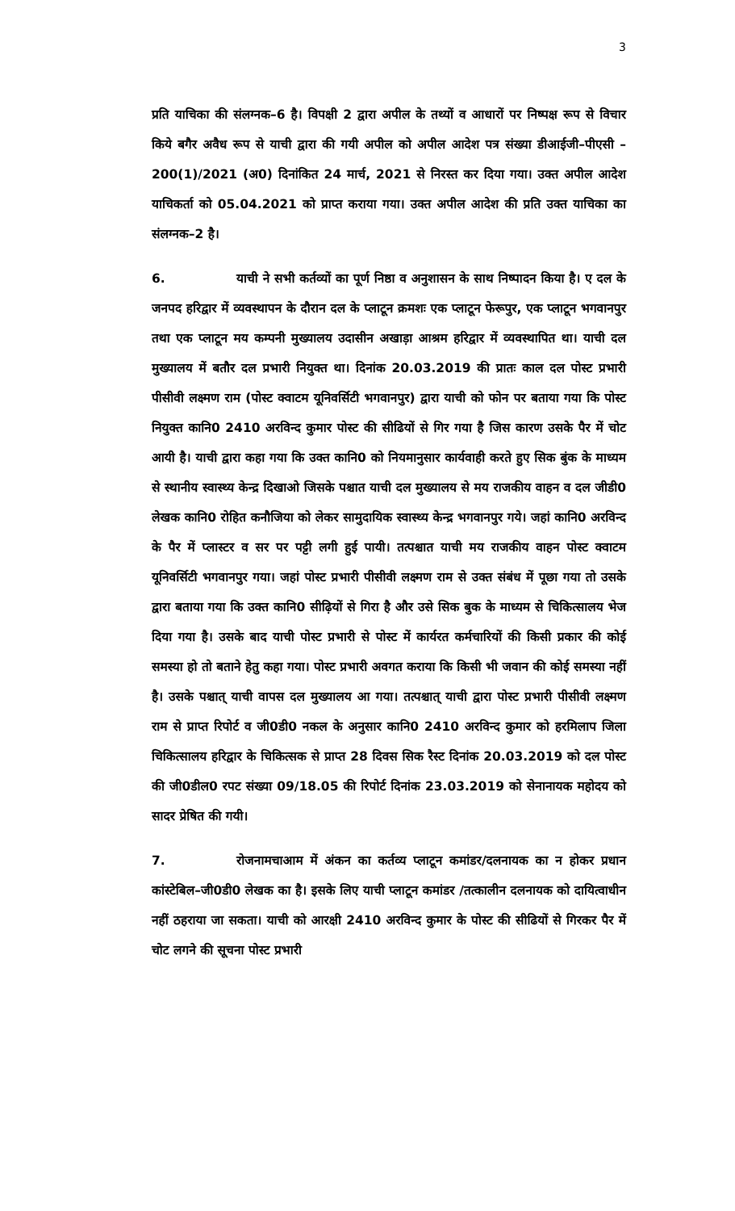3
प्रति याचिका की संलग्नक–6 है। विपक्षी 2 द्वारा अपील के तथ्यों व आधारों पर निष्पक्ष रूप से विचार किये बगैर अवैध रूप से याची द्वारा की गयी अपील को अपील आदेश पत्र संख्या डीआईजी–पीएसी –200(1)/2021 (अ0) दिनांकित 24 मार्च, 2021 से निरस्त कर दिया गया। उक्त अपील आदेश याचिकर्ता को 05.04.2021 को प्राप्त कराया गया। उक्त अपील आदेश की प्रति उक्त याचिका का संलग्नक–2 है।
6. याची ने सभी कर्तव्यों का पूर्ण निष्ठा व अनुशासन के साथ निष्पादन किया है। ए दल के जनपद हरिद्वार में व्यवस्थापन के दौरान दल के प्लाटून क्रमशः एक प्लाटून फेरूपुर, एक प्लाटून भगवानपुर तथा एक प्लाटून मय कम्पनी मुख्यालय उदासीन अखाड़ा आश्रम हरिद्वार में व्यवस्थापित था। याची दल मुख्यालय में बतौर दल प्रभारी नियुक्त था। दिनांक 20.03.2019 की प्रातः काल दल पोस्ट प्रभारी पीसीवी लक्ष्मण राम (पोस्ट क्वाटम यूनिवर्सिटी भगवानपुर) द्वारा याची को फोन पर बताया गया कि पोस्ट नियुक्त कानि0 2410 अरविन्द कुमार पोस्ट की सीढियों से गिर गया है जिस कारण उसके पैर में चोट आयी है। याची द्वारा कहा गया कि उक्त कानि0 को नियमानुसार कार्यवाही करते हुए सिक बुंक के माध्यम से स्थानीय स्वास्थ्य केन्द्र दिखाओ जिसके पश्चात याची दल मुख्यालय से मय राजकीय वाहन व दल जीडी0 लेखक कानि0 रोहित कनौजिया को लेकर सामुदायिक स्वास्थ्य केन्द्र भगवानपुर गये। जहां कानि0 अरविन्द के पैर में प्लास्टर व सर पर पट्टी लगी हुई पायी। तत्पश्चात याची मय राजकीय वाहन पोस्ट क्वाटम यूनिवर्सिटी भगवानपुर गया। जहां पोस्ट प्रभारी पीसीवी लक्ष्मण राम से उक्त संबंध में पूछा गया तो उसके द्वारा बताया गया कि उक्त कानि0 सीढ़ियों से गिरा है और उसे सिक बुक के माध्यम से चिकित्सालय भेज दिया गया है। उसके बाद याची पोस्ट प्रभारी से पोस्ट में कार्यरत कर्मचारियों की किसी प्रकार की कोई समस्या हो तो बताने हेतु कहा गया। पोस्ट प्रभारी अवगत कराया कि किसी भी जवान की कोई समस्या नहीं है। उसके पश्चात् याची वापस दल मुख्यालय आ गया। तत्पश्चात् याची द्वारा पोस्ट प्रभारी पीसीवी लक्ष्मण राम से प्राप्त रिपोर्ट व जी0डी0 नकल के अनुसार कानि0 2410 अरविन्द कुमार को हरमिलाप जिला चिकित्सालय हरिद्वार के चिकित्सक से प्राप्त 28 दिवस सिक रैस्ट दिनांक 20.03.2019 को दल पोस्ट की जी0डील0 रपट संख्या 09/18.05 की रिपोर्ट दिनांक 23.03.2019 को सेनानायक महोदय को सादर प्रेषित की गयी।
7. रोजनामचाआम में अंकन का कर्तव्य प्लाटून कमांडर/दलनायक का न होकर प्रधान कांस्टेबिल–जी0डी0 लेखक का है। इसके लिए याची प्लाटून कमांडर /तत्कालीन दलनायक को दायित्वाधीन नहीं ठहराया जा सकता। याची को आरक्षी 2410 अरविन्द कुमार के पोस्ट की सीढियों से गिरकर पैर में चोट लगने की सूचना पोस्ट प्रभारी